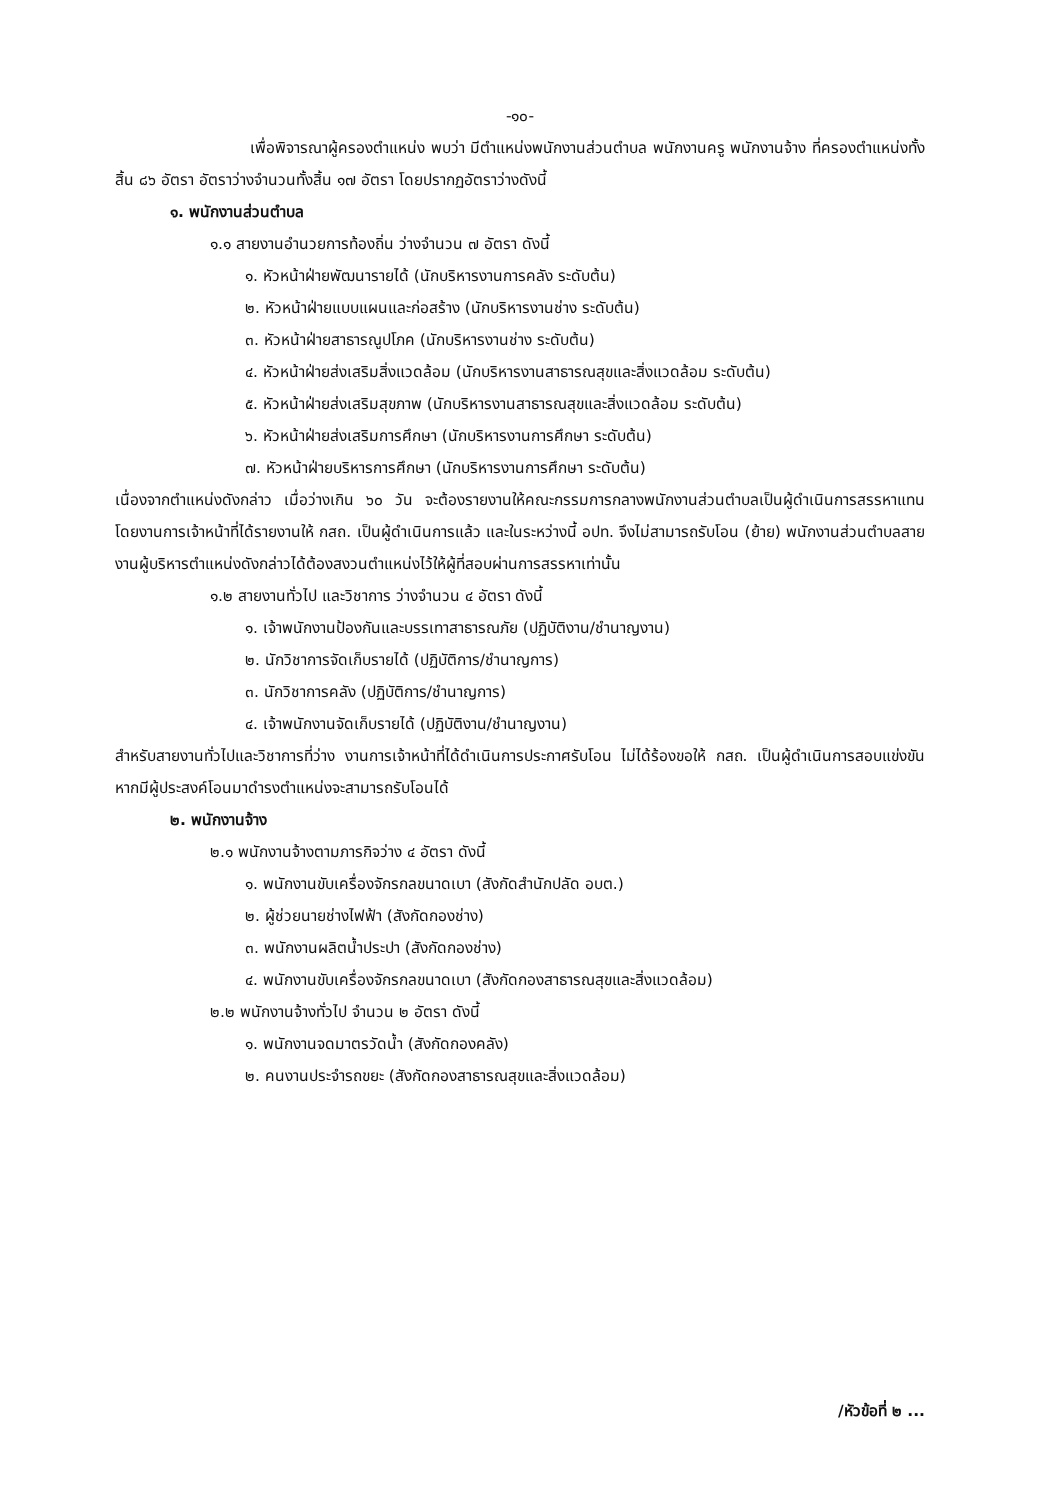-๑๐-
เพื่อพิจารณาผู้ครองตำแหน่ง พบว่า มีตำแหน่งพนักงานส่วนตำบล พนักงานครู พนักงานจ้าง ที่ครองตำแหน่งทั้งสิ้น ๘๖ อัตรา อัตราว่างจำนวนทั้งสิ้น ๑๗ อัตรา โดยปรากฏอัตราว่างดังนี้
๑. พนักงานส่วนตำบล
๑.๑ สายงานอำนวยการท้องถิ่น ว่างจำนวน ๗ อัตรา ดังนี้
๑. หัวหน้าฝ่ายพัฒนารายได้ (นักบริหารงานการคลัง ระดับต้น)
๒. หัวหน้าฝ่ายแบบแผนและก่อสร้าง (นักบริหารงานช่าง ระดับต้น)
๓. หัวหน้าฝ่ายสาธารณูปโภค (นักบริหารงานช่าง ระดับต้น)
๔. หัวหน้าฝ่ายส่งเสริมสิ่งแวดล้อม (นักบริหารงานสาธารณสุขและสิ่งแวดล้อม ระดับต้น)
๕. หัวหน้าฝ่ายส่งเสริมสุขภาพ (นักบริหารงานสาธารณสุขและสิ่งแวดล้อม ระดับต้น)
๖. หัวหน้าฝ่ายส่งเสริมการศึกษา (นักบริหารงานการศึกษา ระดับต้น)
๗. หัวหน้าฝ่ายบริหารการศึกษา (นักบริหารงานการศึกษา ระดับต้น)
เนื่องจากตำแหน่งดังกล่าว เมื่อว่างเกิน ๖๐ วัน จะต้องรายงานให้คณะกรรมการกลางพนักงานส่วนตำบลเป็นผู้ดำเนินการสรรหาแทน โดยงานการเจ้าหน้าที่ได้รายงานให้ กสถ. เป็นผู้ดำเนินการแล้ว และในระหว่างนี้ อปท. จึงไม่สามารถรับโอน (ย้าย) พนักงานส่วนตำบลสายงานผู้บริหารตำแหน่งดังกล่าวได้ต้องสงวนตำแหน่งไว้ให้ผู้ที่สอบผ่านการสรรหาเท่านั้น
๑.๒ สายงานทั่วไป และวิชาการ ว่างจำนวน ๔ อัตรา ดังนี้
๑. เจ้าพนักงานป้องกันและบรรเทาสาธารณภัย (ปฏิบัติงาน/ชำนาญงาน)
๒. นักวิชาการจัดเก็บรายได้ (ปฏิบัติการ/ชำนาญการ)
๓. นักวิชาการคลัง (ปฏิบัติการ/ชำนาญการ)
๔. เจ้าพนักงานจัดเก็บรายได้ (ปฏิบัติงาน/ชำนาญงาน)
สำหรับสายงานทั่วไปและวิชาการที่ว่าง งานการเจ้าหน้าที่ได้ดำเนินการประกาศรับโอน ไม่ได้ร้องขอให้ กสถ. เป็นผู้ดำเนินการสอบแข่งขัน หากมีผู้ประสงค์โอนมาดำรงตำแหน่งจะสามารถรับโอนได้
๒. พนักงานจ้าง
๒.๑ พนักงานจ้างตามภารกิจว่าง ๔ อัตรา ดังนี้
๑. พนักงานขับเครื่องจักรกลขนาดเบา (สังกัดสำนักปลัด อบต.)
๒. ผู้ช่วยนายช่างไฟฟ้า (สังกัดกองช่าง)
๓. พนักงานผลิตน้ำประปา (สังกัดกองช่าง)
๔. พนักงานขับเครื่องจักรกลขนาดเบา (สังกัดกองสาธารณสุขและสิ่งแวดล้อม)
๒.๒ พนักงานจ้างทั่วไป จำนวน ๒ อัตรา ดังนี้
๑. พนักงานจดมาตรวัดน้ำ (สังกัดกองคลัง)
๒. คนงานประจำรถขยะ (สังกัดกองสาธารณสุขและสิ่งแวดล้อม)
/หัวข้อที่ ๒ ...